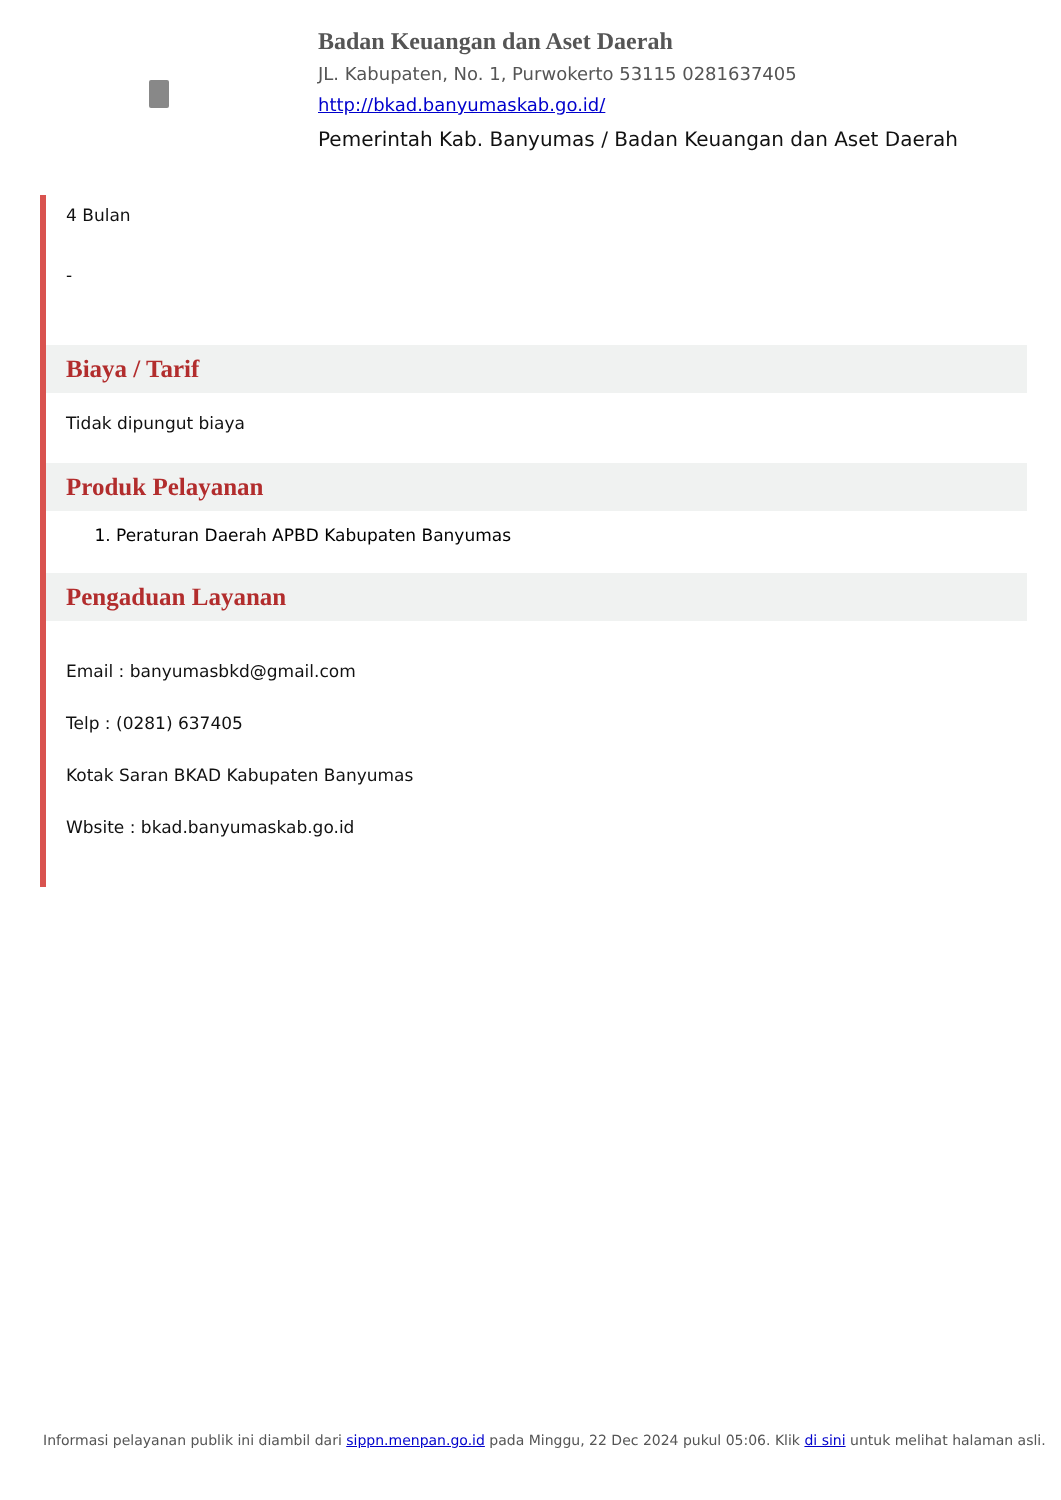Badan Keuangan dan Aset Daerah
JL. Kabupaten, No. 1, Purwokerto 53115 0281637405
http://bkad.banyumaskab.go.id/
Pemerintah Kab. Banyumas / Badan Keuangan dan Aset Daerah
4 Bulan
-
Biaya / Tarif
Tidak dipungut biaya
Produk Pelayanan
1. Peraturan Daerah APBD Kabupaten Banyumas
Pengaduan Layanan
Email : banyumasbkd@gmail.com
Telp : (0281) 637405
Kotak Saran BKAD Kabupaten Banyumas
Wbsite : bkad.banyumaskab.go.id
Informasi pelayanan publik ini diambil dari sippn.menpan.go.id pada Minggu, 22 Dec 2024 pukul 05:06. Klik di sini untuk melihat halaman asli.